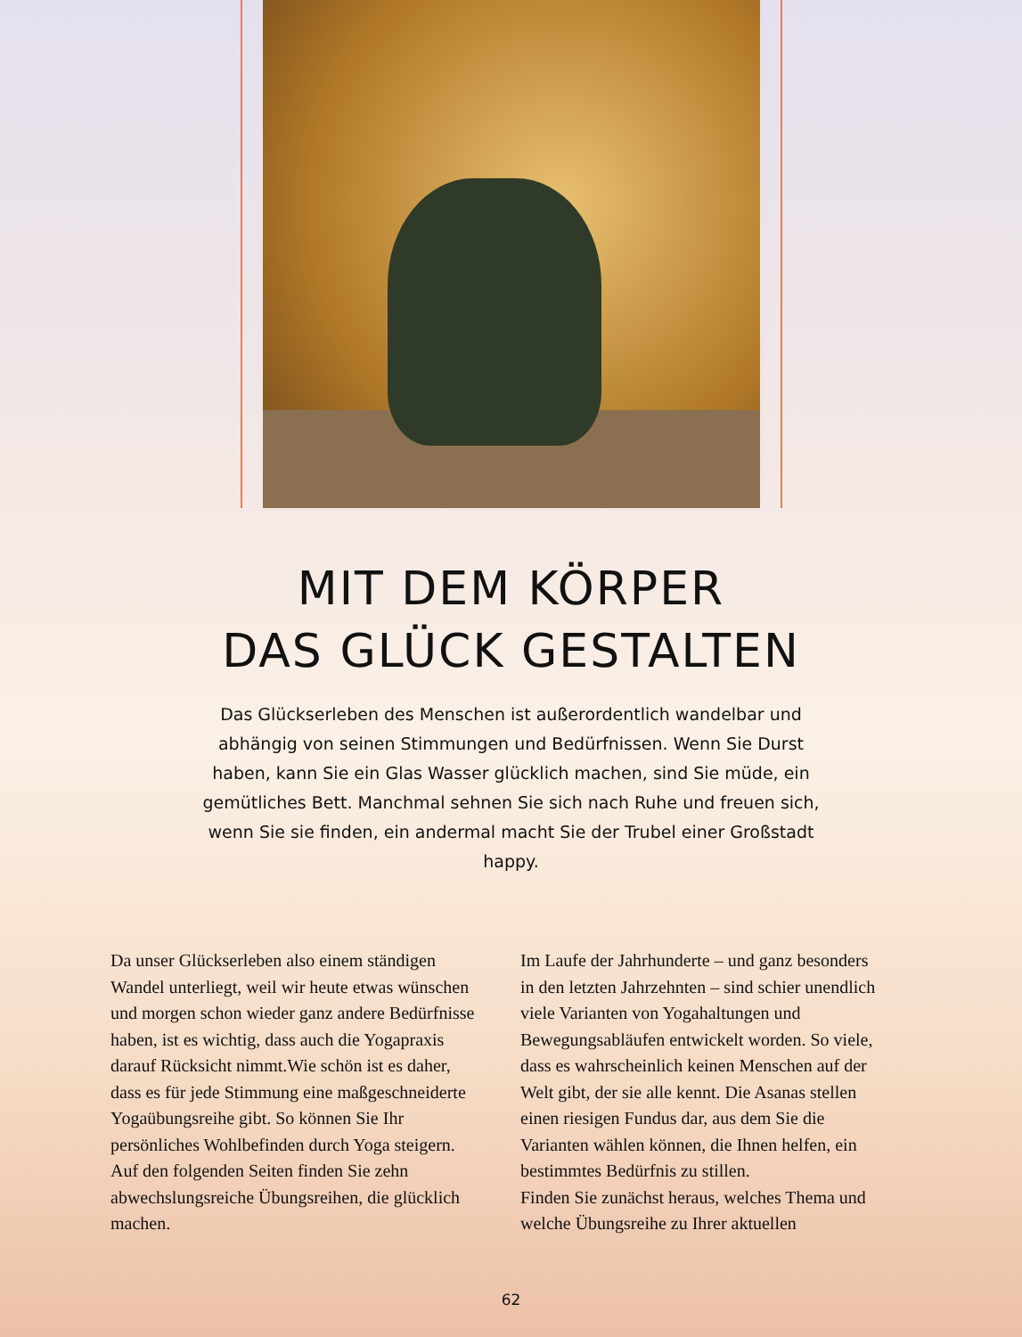MIT DEM KÖRPER
DAS GLÜCK GESTALTEN
Das Glückserleben des Menschen ist außerordentlich wandelbar und abhängig von seinen Stimmungen und Bedürfnissen. Wenn Sie Durst haben, kann Sie ein Glas Wasser glücklich machen, sind Sie müde, ein gemütliches Bett. Manchmal sehnen Sie sich nach Ruhe und freuen sich, wenn Sie sie finden, ein andermal macht Sie der Trubel einer Großstadt happy.
Da unser Glückserleben also einem ständigen Wandel unterliegt, weil wir heute etwas wünschen und morgen schon wieder ganz andere Bedürfnisse haben, ist es wichtig, dass auch die Yogapraxis darauf Rücksicht nimmt.Wie schön ist es daher, dass es für jede Stimmung eine maßgeschneiderte Yogaübungsreihe gibt. So können Sie Ihr persönliches Wohlbefinden durch Yoga steigern. Auf den folgenden Seiten finden Sie zehn abwechslungsreiche Übungsreihen, die glücklich machen.
Im Laufe der Jahrhunderte – und ganz besonders in den letzten Jahrzehnten – sind schier unendlich viele Varianten von Yogahaltungen und Bewegungsabläufen entwickelt worden. So viele, dass es wahrscheinlich keinen Menschen auf der Welt gibt, der sie alle kennt. Die Asanas stellen einen riesigen Fundus dar, aus dem Sie die Varianten wählen können, die Ihnen helfen, ein bestimmtes Bedürfnis zu stillen.
Finden Sie zunächst heraus, welches Thema und welche Übungsreihe zu Ihrer aktuellen
62